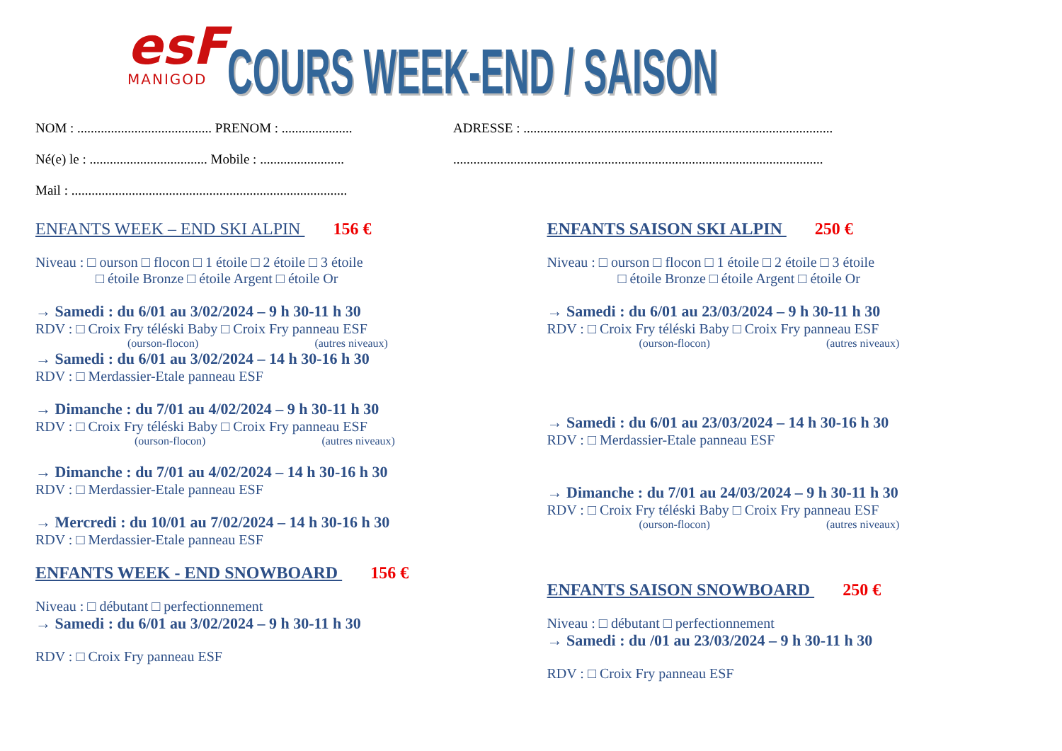esF
MANIGOD
COURS WEEK-END / SAISON
NOM : ........................................ PRENOM : .....................
Né(e) le : ................................... Mobile : .........................
Mail : ..................................................................................
ADRESSE : ............................................................................................
..............................................................................................................
ENFANTS WEEK – END SKI ALPIN 156 €
Niveau : □ ourson □ flocon □ 1 étoile □ 2 étoile □ 3 étoile
□ étoile Bronze □ étoile Argent □ étoile Or
→ Samedi : du 6/01 au 3/02/2024 – 9 h 30-11 h 30
RDV : □ Croix Fry téléski Baby □ Croix Fry panneau ESF
(ourson-flocon) (autres niveaux)
→ Samedi : du 6/01 au 3/02/2024 – 14 h 30-16 h 30
RDV : □ Merdassier-Etale panneau ESF
→ Dimanche : du 7/01 au 4/02/2024 – 9 h 30-11 h 30
RDV : □ Croix Fry téléski Baby □ Croix Fry panneau ESF
(ourson-flocon) (autres niveaux)
→ Dimanche : du 7/01 au 4/02/2024 – 14 h 30-16 h 30
RDV : □ Merdassier-Etale panneau ESF
→ Mercredi : du 10/01 au 7/02/2024 – 14 h 30-16 h 30
RDV : □ Merdassier-Etale panneau ESF
ENFANTS WEEK - END SNOWBOARD 156 €
Niveau : □ débutant □ perfectionnement
→ Samedi : du 6/01 au 3/02/2024 – 9 h 30-11 h 30
RDV : □ Croix Fry panneau ESF
ENFANTS SAISON SKI ALPIN 250 €
Niveau : □ ourson □ flocon □ 1 étoile □ 2 étoile □ 3 étoile
□ étoile Bronze □ étoile Argent □ étoile Or
→ Samedi : du 6/01 au 23/03/2024 – 9 h 30-11 h 30
RDV : □ Croix Fry téléski Baby □ Croix Fry panneau ESF
(ourson-flocon) (autres niveaux)
→ Samedi : du 6/01 au 23/03/2024 – 14 h 30-16 h 30
RDV : □ Merdassier-Etale panneau ESF
→ Dimanche : du 7/01 au 24/03/2024 – 9 h 30-11 h 30
RDV : □ Croix Fry téléski Baby □ Croix Fry panneau ESF
(ourson-flocon) (autres niveaux)
ENFANTS SAISON SNOWBOARD 250 €
Niveau : □ débutant □ perfectionnement
→ Samedi : du /01 au 23/03/2024 – 9 h 30-11 h 30
RDV : □ Croix Fry panneau ESF